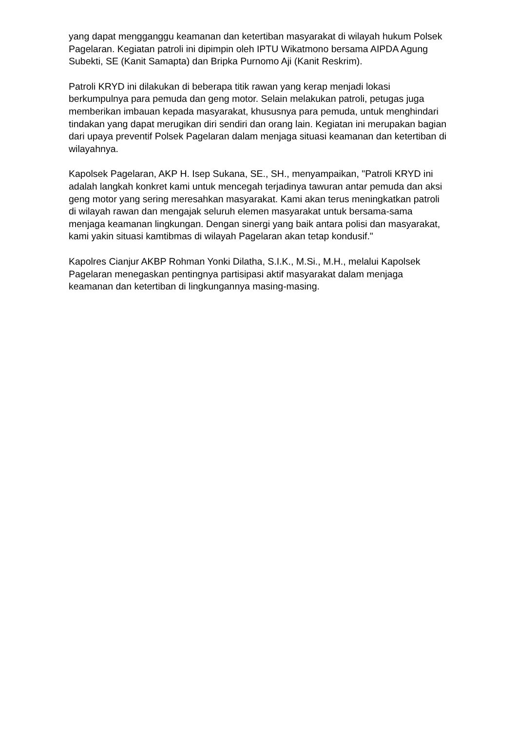yang dapat mengganggu keamanan dan ketertiban masyarakat di wilayah hukum Polsek Pagelaran. Kegiatan patroli ini dipimpin oleh IPTU Wikatmono bersama AIPDA Agung Subekti, SE (Kanit Samapta) dan Bripka Purnomo Aji (Kanit Reskrim).
Patroli KRYD ini dilakukan di beberapa titik rawan yang kerap menjadi lokasi berkumpulnya para pemuda dan geng motor. Selain melakukan patroli, petugas juga memberikan imbauan kepada masyarakat, khususnya para pemuda, untuk menghindari tindakan yang dapat merugikan diri sendiri dan orang lain. Kegiatan ini merupakan bagian dari upaya preventif Polsek Pagelaran dalam menjaga situasi keamanan dan ketertiban di wilayahnya.
Kapolsek Pagelaran, AKP H. Isep Sukana, SE., SH., menyampaikan, "Patroli KRYD ini adalah langkah konkret kami untuk mencegah terjadinya tawuran antar pemuda dan aksi geng motor yang sering meresahkan masyarakat. Kami akan terus meningkatkan patroli di wilayah rawan dan mengajak seluruh elemen masyarakat untuk bersama-sama menjaga keamanan lingkungan. Dengan sinergi yang baik antara polisi dan masyarakat, kami yakin situasi kamtibmas di wilayah Pagelaran akan tetap kondusif."
Kapolres Cianjur AKBP Rohman Yonki Dilatha, S.I.K., M.Si., M.H., melalui Kapolsek Pagelaran menegaskan pentingnya partisipasi aktif masyarakat dalam menjaga keamanan dan ketertiban di lingkungannya masing-masing.